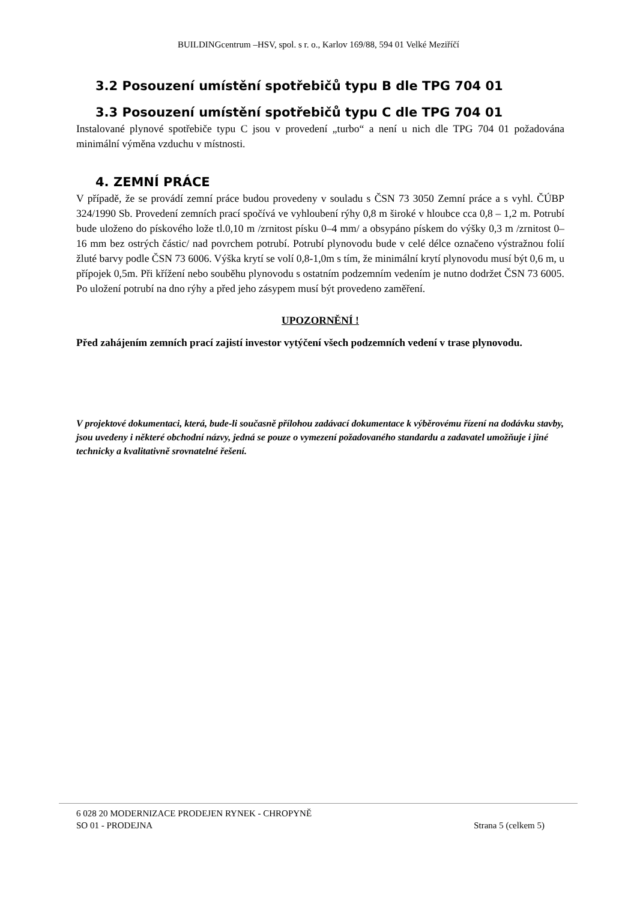BUILDINGcentrum –HSV, spol. s r. o., Karlov 169/88, 594 01 Velké Meziříčí
3.2 Posouzení umístění spotřebičů typu B dle TPG 704 01
3.3 Posouzení umístění spotřebičů typu C dle TPG 704 01
Instalované plynové spotřebiče typu C jsou v provedení „turbo“ a není u nich dle TPG 704 01 požadována minimální výměna vzduchu v místnosti.
4. ZEMNÍ PRÁCE
V případě, že se provádí zemní práce budou provedeny v souladu s ČSN 73 3050 Zemní práce a s vyhl. ČÚBP 324/1990 Sb. Provedení zemních prací spočívá ve vyhloubení rýhy 0,8 m široké v hloubce cca 0,8 – 1,2 m. Potrubí bude uloženo do pískového lože tl.0,10 m /zrnitost písku 0–4 mm/ a obsypáno pískem do výšky 0,3 m /zrnitost 0–16 mm bez ostrých částic/ nad povrchem potrubí. Potrubí plynovodu bude v celé délce označeno výstražnou folií žluté barvy podle ČSN 73 6006. Výška krytí se volí 0,8-1,0m s tím, že minimální krytí plynovodu musí být 0,6 m, u přípojek 0,5m. Při křížení nebo souběhu plynovodu s ostatním podzemním vedením je nutno dodržet ČSN 73 6005. Po uložení potrubí na dno rýhy a před jeho zásypem musí být provedeno zaměření.
UPOZORNĚNÍ !
Před zahájením zemních prací zajistí investor vytýčení všech podzemních vedení v trase plynovodu.
V projektové dokumentaci, která, bude-li současně přílohou zadávací dokumentace k výběrovému řízení na dodávku stavby, jsou uvedeny i některé obchodní názvy, jedná se pouze o vymezení požadovaného standardu a zadavatel umožňuje i jiné technicky a kvalitativně srovnatelné řešení.
6 028 20 MODERNIZACE PRODEJEN RYNEK - CHROPYNĚ
SO 01 - PRODEJNA
Strana 5 (celkem 5)